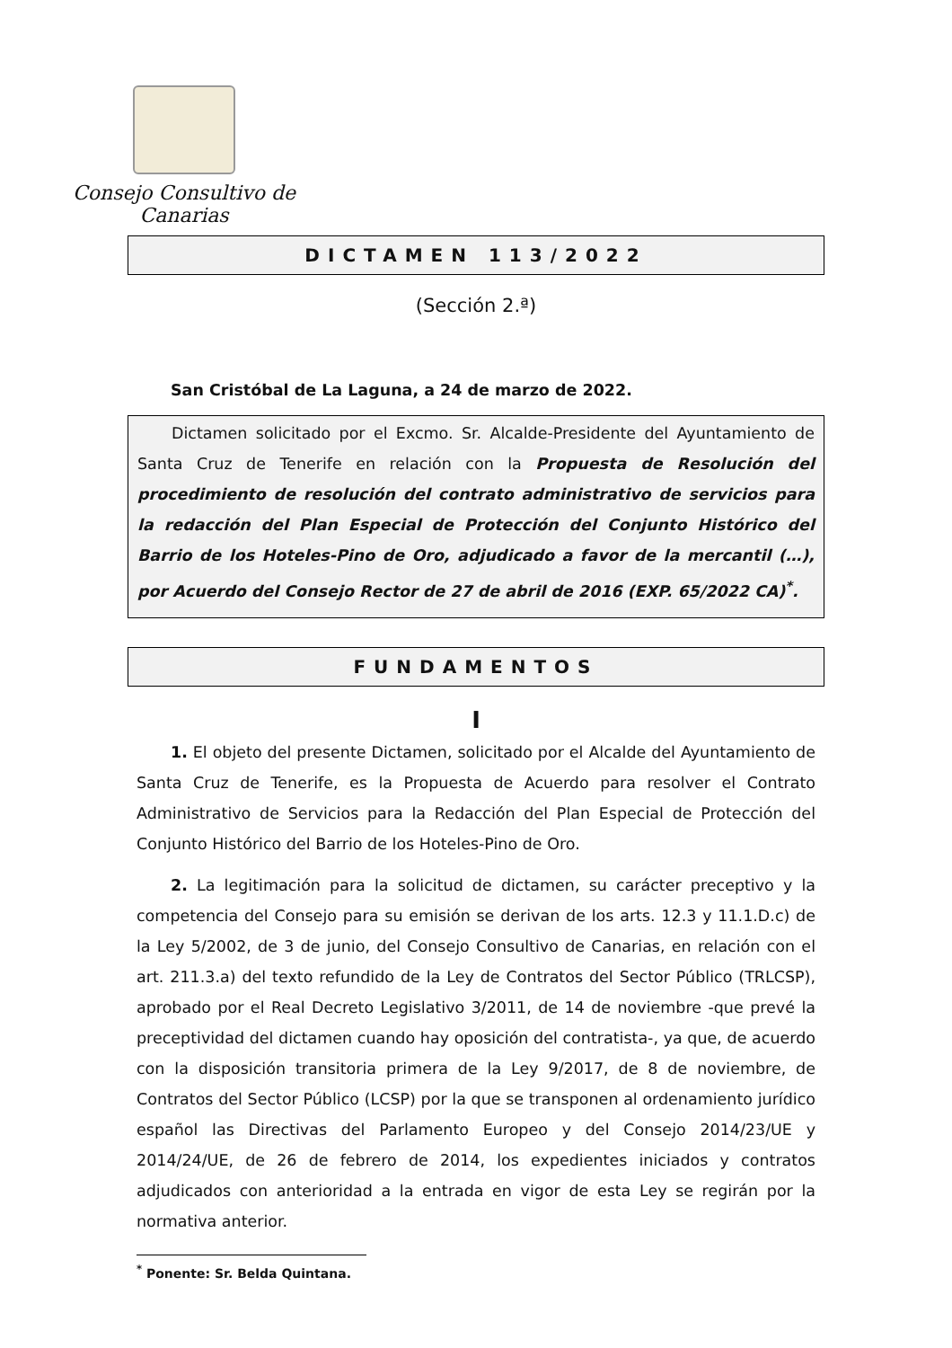Consejo Consultivo de Canarias
DICTAMEN 113/2022
(Sección 2.ª)
San Cristóbal de La Laguna, a 24 de marzo de 2022.
Dictamen solicitado por el Excmo. Sr. Alcalde-Presidente del Ayuntamiento de Santa Cruz de Tenerife en relación con la Propuesta de Resolución del procedimiento de resolución del contrato administrativo de servicios para la redacción del Plan Especial de Protección del Conjunto Histórico del Barrio de los Hoteles-Pino de Oro, adjudicado a favor de la mercantil (…), por Acuerdo del Consejo Rector de 27 de abril de 2016 (EXP. 65/2022 CA)<sup>*</sup>.
FUNDAMENTOS
I
1. El objeto del presente Dictamen, solicitado por el Alcalde del Ayuntamiento de Santa Cruz de Tenerife, es la Propuesta de Acuerdo para resolver el Contrato Administrativo de Servicios para la Redacción del Plan Especial de Protección del Conjunto Histórico del Barrio de los Hoteles-Pino de Oro.
2. La legitimación para la solicitud de dictamen, su carácter preceptivo y la competencia del Consejo para su emisión se derivan de los arts. 12.3 y 11.1.D.c) de la Ley 5/2002, de 3 de junio, del Consejo Consultivo de Canarias, en relación con el art. 211.3.a) del texto refundido de la Ley de Contratos del Sector Público (TRLCSP), aprobado por el Real Decreto Legislativo 3/2011, de 14 de noviembre -que prevé la preceptividad del dictamen cuando hay oposición del contratista-, ya que, de acuerdo con la disposición transitoria primera de la Ley 9/2017, de 8 de noviembre, de Contratos del Sector Público (LCSP) por la que se transponen al ordenamiento jurídico español las Directivas del Parlamento Europeo y del Consejo 2014/23/UE y 2014/24/UE, de 26 de febrero de 2014, los expedientes iniciados y contratos adjudicados con anterioridad a la entrada en vigor de esta Ley se regirán por la normativa anterior.
<sup>*</sup> Ponente: Sr. Belda Quintana.